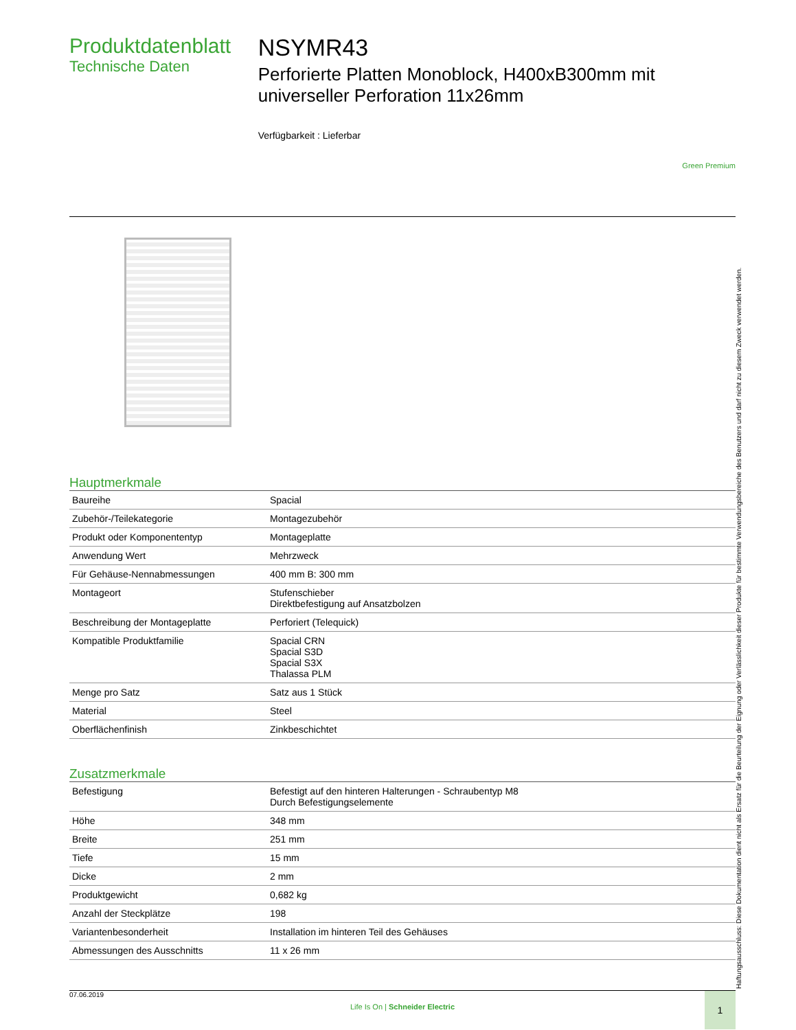Produktdatenblatt
Technische Daten
NSYMR43
Perforierte Platten Monoblock, H400xB300mm mit universeller Perforation 11x26mm
Verfügbarkeit : Lieferbar
Green Premium
Hauptmerkmale
| Baureihe | Spacial |
| Zubehör-/Teilekategorie | Montagezubehör |
| Produkt oder Komponententyp | Montageplatte |
| Anwendung Wert | Mehrzweck |
| Für Gehäuse-Nennabmessungen | 400 mm B: 300 mm |
| Montageort | Stufenschieber Direktbefestigung auf Ansatzbolzen |
| Beschreibung der Montageplatte | Perforiert (Telequick) |
| Kompatible Produktfamilie | Spacial CRN Spacial S3D Spacial S3X Thalassa PLM |
| Menge pro Satz | Satz aus 1 Stück |
| Material | Steel |
| Oberflächenfinish | Zinkbeschichtet |
Zusatzmerkmale
| Befestigung | Befestigt auf den hinteren Halterungen - Schraubentyp M8 Durch Befestigungselemente |
| Höhe | 348 mm |
| Breite | 251 mm |
| Tiefe | 15 mm |
| Dicke | 2 mm |
| Produktgewicht | 0,682 kg |
| Anzahl der Steckplätze | 198 |
| Variantenbesonderheit | Installation im hinteren Teil des Gehäuses |
| Abmessungen des Ausschnitts | 11 x 26 mm |
07.06.2019
Life Is On | Schneider Electric
1
Haftungsausschluss: Diese Dokumentation dient nicht als Ersatz für die Beurteilung der Eignung oder Verlässlichkeit dieser Produkte für bestimmte Verwendungsbereiche des Benutzers und darf nicht zu diesem Zweck verwendet werden.